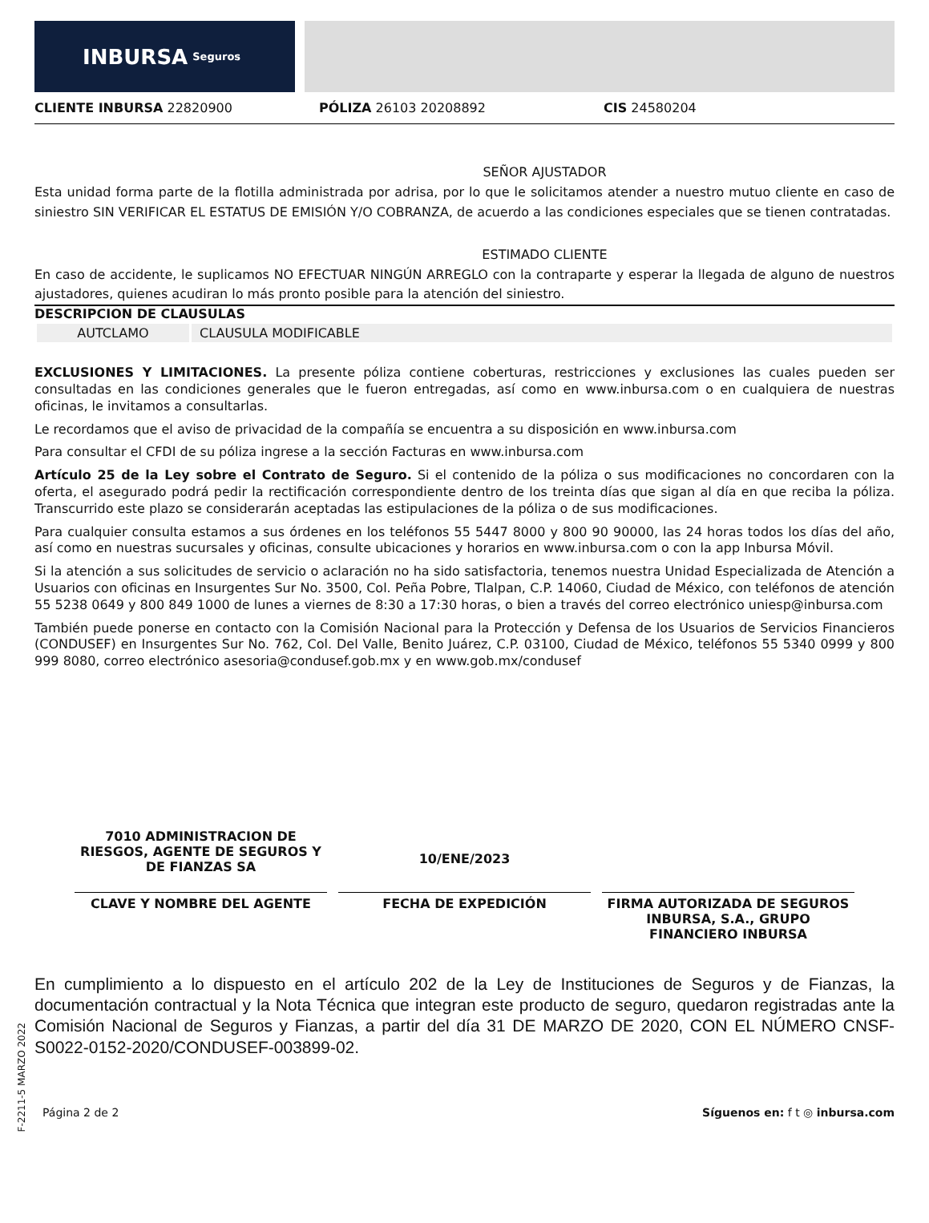INBURSA Seguros
CLIENTE INBURSA 22820900 PÓLIZA 26103 20208892 CIS 24580204
SEÑOR AJUSTADOR
Esta unidad forma parte de la flotilla administrada por adrisa, por lo que le solicitamos atender a nuestro mutuo cliente en caso de siniestro SIN VERIFICAR EL ESTATUS DE EMISIÓN Y/O COBRANZA, de acuerdo a las condiciones especiales que se tienen contratadas.
ESTIMADO CLIENTE
En caso de accidente, le suplicamos NO EFECTUAR NINGÚN ARREGLO con la contraparte y esperar la llegada de alguno de nuestros ajustadores, quienes acudiran lo más pronto posible para la atención del siniestro.
DESCRIPCION DE CLAUSULAS
| AUTCLAMO | CLAUSULA MODIFICABLE |
EXCLUSIONES Y LIMITACIONES. La presente póliza contiene coberturas, restricciones y exclusiones las cuales pueden ser consultadas en las condiciones generales que le fueron entregadas, así como en www.inbursa.com o en cualquiera de nuestras oficinas, le invitamos a consultarlas.
Le recordamos que el aviso de privacidad de la compañía se encuentra a su disposición en www.inbursa.com
Para consultar el CFDI de su póliza ingrese a la sección Facturas en www.inbursa.com
Artículo 25 de la Ley sobre el Contrato de Seguro. Si el contenido de la póliza o sus modificaciones no concordaren con la oferta, el asegurado podrá pedir la rectificación correspondiente dentro de los treinta días que sigan al día en que reciba la póliza. Transcurrido este plazo se considerarán aceptadas las estipulaciones de la póliza o de sus modificaciones.
Para cualquier consulta estamos a sus órdenes en los teléfonos 55 5447 8000 y 800 90 90000, las 24 horas todos los días del año, así como en nuestras sucursales y oficinas, consulte ubicaciones y horarios en www.inbursa.com o con la app Inbursa Móvil.
Si la atención a sus solicitudes de servicio o aclaración no ha sido satisfactoria, tenemos nuestra Unidad Especializada de Atención a Usuarios con oficinas en Insurgentes Sur No. 3500, Col. Peña Pobre, Tlalpan, C.P. 14060, Ciudad de México, con teléfonos de atención 55 5238 0649 y 800 849 1000 de lunes a viernes de 8:30 a 17:30 horas, o bien a través del correo electrónico uniesp@inbursa.com
También puede ponerse en contacto con la Comisión Nacional para la Protección y Defensa de los Usuarios de Servicios Financieros (CONDUSEF) en Insurgentes Sur No. 762, Col. Del Valle, Benito Juárez, C.P. 03100, Ciudad de México, teléfonos 55 5340 0999 y 800 999 8080, correo electrónico asesoria@condusef.gob.mx y en www.gob.mx/condusef
7010 ADMINISTRACION DE RIESGOS, AGENTE DE SEGUROS Y DE FIANZAS SA
CLAVE Y NOMBRE DEL AGENTE
10/ENE/2023
FECHA DE EXPEDICIÓN
FIRMA AUTORIZADA DE SEGUROS INBURSA, S.A., GRUPO FINANCIERO INBURSA
En cumplimiento a lo dispuesto en el artículo 202 de la Ley de Instituciones de Seguros y de Fianzas, la documentación contractual y la Nota Técnica que integran este producto de seguro, quedaron registradas ante la Comisión Nacional de Seguros y Fianzas, a partir del día 31 DE MARZO DE 2020, CON EL NÚMERO CNSF-S0022-0152-2020/CONDUSEF-003899-02.
Página 2 de 2 Síguenos en: f t ◎ inbursa.com
F-2211-5 MARZO 2022